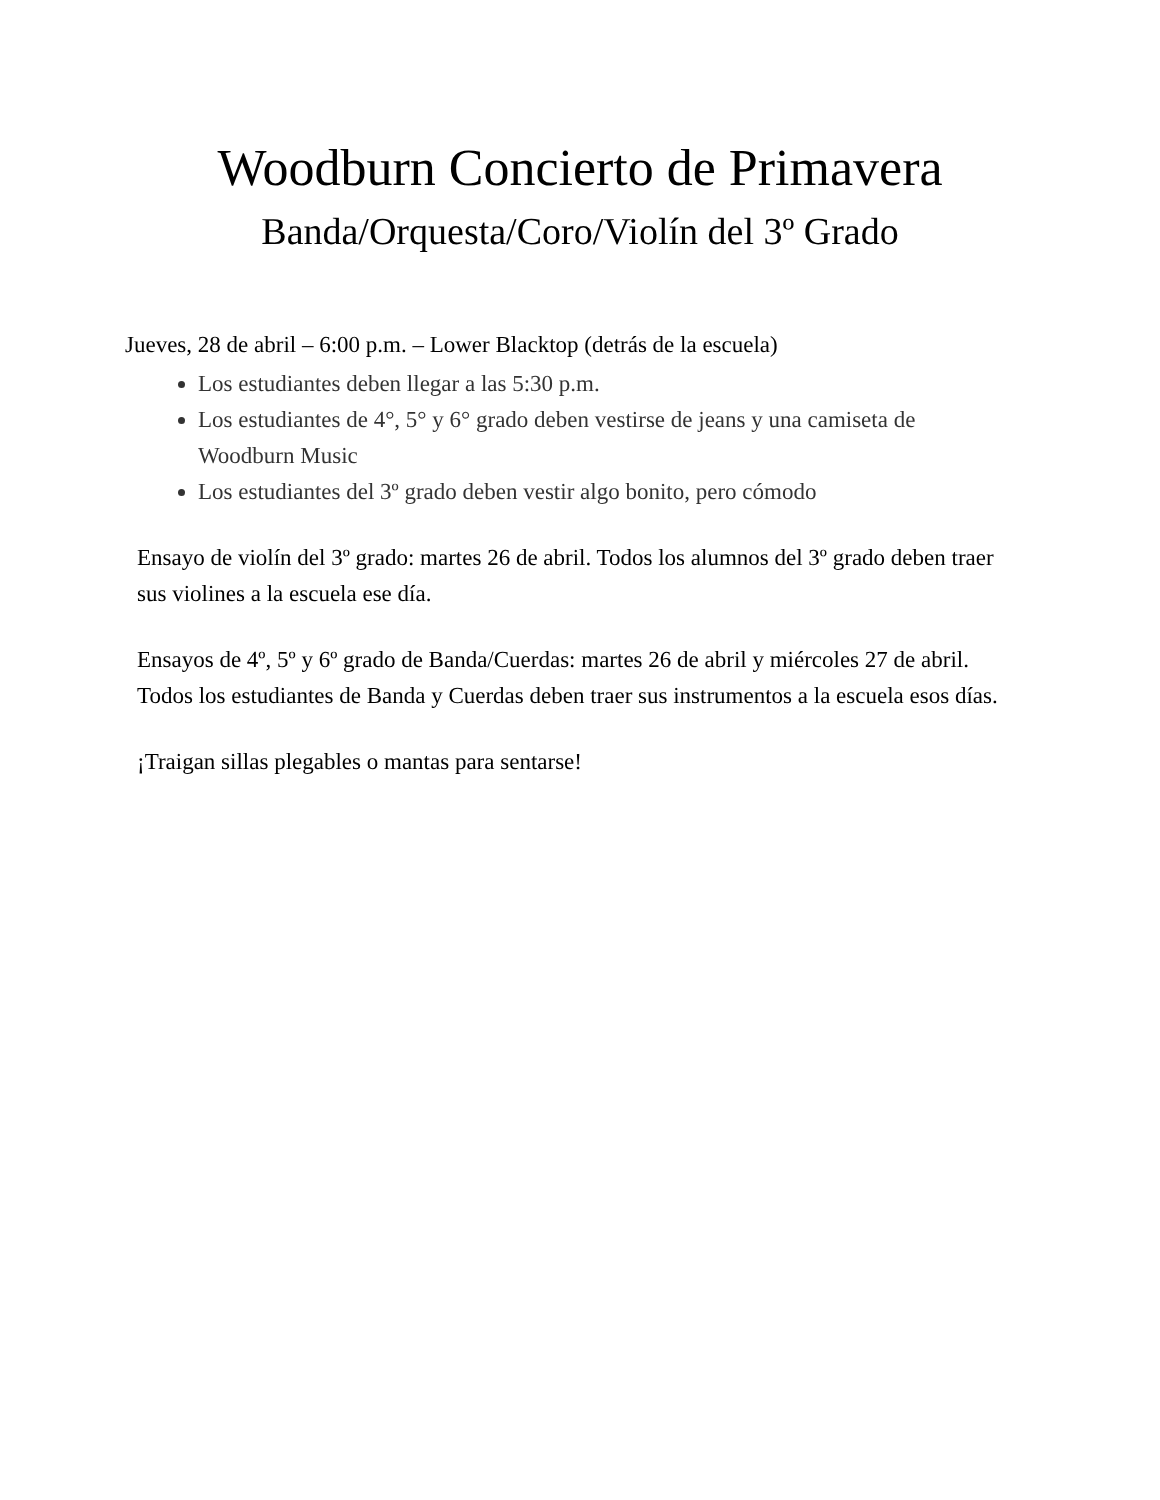Woodburn Concierto de Primavera
Banda/Orquesta/Coro/Violín del 3º Grado
Jueves, 28 de abril – 6:00 p.m. – Lower Blacktop (detrás de la escuela)
Los estudiantes deben llegar a las 5:30 p.m.
Los estudiantes de 4°, 5° y 6° grado deben vestirse de jeans y una camiseta de Woodburn Music
Los estudiantes del 3º grado deben vestir algo bonito, pero cómodo
Ensayo de violín del 3º grado: martes 26 de abril. Todos los alumnos del 3º grado deben traer sus violines a la escuela ese día.
Ensayos de 4º, 5º y 6º grado de Banda/Cuerdas: martes 26 de abril y miércoles 27 de abril. Todos los estudiantes de Banda y Cuerdas deben traer sus instrumentos a la escuela esos días.
¡Traigan sillas plegables o mantas para sentarse!